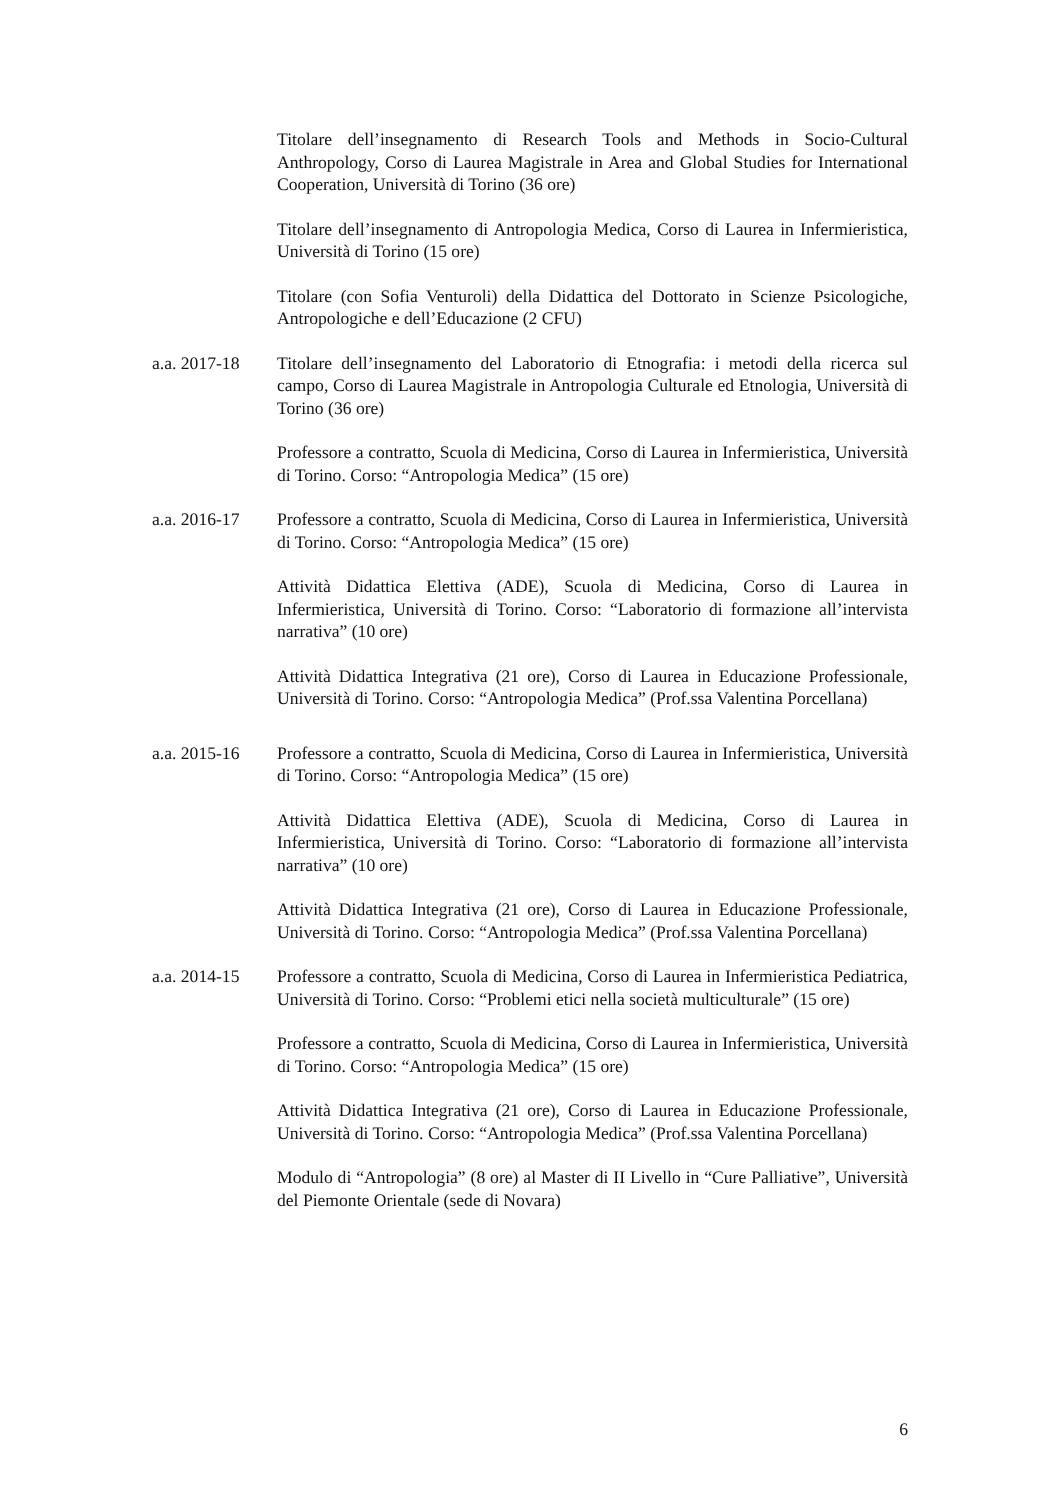Titolare dell’insegnamento di Research Tools and Methods in Socio-Cultural Anthropology, Corso di Laurea Magistrale in Area and Global Studies for International Cooperation, Università di Torino (36 ore)
Titolare dell’insegnamento di Antropologia Medica, Corso di Laurea in Infermieristica, Università di Torino (15 ore)
Titolare (con Sofia Venturoli) della Didattica del Dottorato in Scienze Psicologiche, Antropologiche e dell’Educazione (2 CFU)
a.a. 2017-18
Titolare dell’insegnamento del Laboratorio di Etnografia: i metodi della ricerca sul campo, Corso di Laurea Magistrale in Antropologia Culturale ed Etnologia, Università di Torino (36 ore)
Professore a contratto, Scuola di Medicina, Corso di Laurea in Infermieristica, Università di Torino. Corso: “Antropologia Medica” (15 ore)
a.a. 2016-17
Professore a contratto, Scuola di Medicina, Corso di Laurea in Infermieristica, Università di Torino. Corso: “Antropologia Medica” (15 ore)
Attività Didattica Elettiva (ADE), Scuola di Medicina, Corso di Laurea in Infermieristica, Università di Torino. Corso: “Laboratorio di formazione all’intervista narrativa” (10 ore)
Attività Didattica Integrativa (21 ore), Corso di Laurea in Educazione Professionale, Università di Torino. Corso: “Antropologia Medica” (Prof.ssa Valentina Porcellana)
a.a. 2015-16
Professore a contratto, Scuola di Medicina, Corso di Laurea in Infermieristica, Università di Torino. Corso: “Antropologia Medica” (15 ore)
Attività Didattica Elettiva (ADE), Scuola di Medicina, Corso di Laurea in Infermieristica, Università di Torino. Corso: “Laboratorio di formazione all’intervista narrativa” (10 ore)
Attività Didattica Integrativa (21 ore), Corso di Laurea in Educazione Professionale, Università di Torino. Corso: “Antropologia Medica” (Prof.ssa Valentina Porcellana)
a.a. 2014-15
Professore a contratto, Scuola di Medicina, Corso di Laurea in Infermieristica Pediatrica, Università di Torino. Corso: “Problemi etici nella società multiculturale” (15 ore)
Professore a contratto, Scuola di Medicina, Corso di Laurea in Infermieristica, Università di Torino. Corso: “Antropologia Medica” (15 ore)
Attività Didattica Integrativa (21 ore), Corso di Laurea in Educazione Professionale, Università di Torino. Corso: “Antropologia Medica” (Prof.ssa Valentina Porcellana)
Modulo di “Antropologia” (8 ore) al Master di II Livello in “Cure Palliative”, Università del Piemonte Orientale (sede di Novara)
6